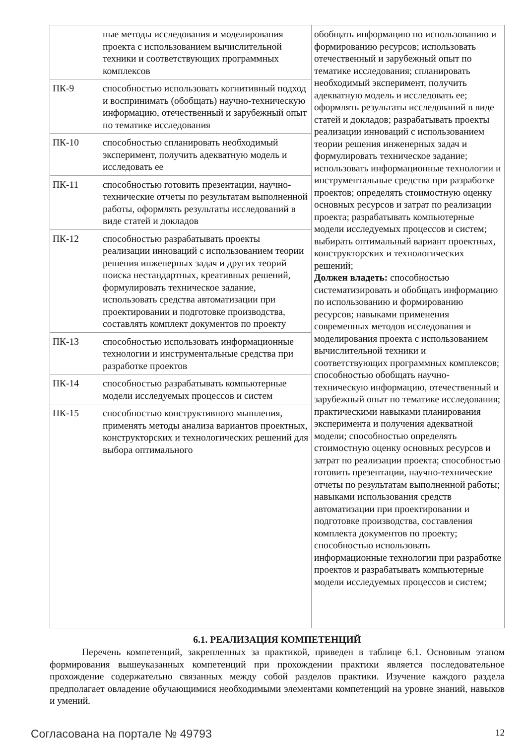| | ные методы исследования и моделирования проекта с использованием вычислительной техники и соответствующих программных комплексов | обобщать информацию по использованию и формированию ресурсов; использовать отечественный и зарубежный опыт по тематике исследования; спланировать необходимый эксперимент, получить адекватную модель и исследовать ее; оформлять результаты исследований в виде статей и докладов; разрабатывать проекты реализации инноваций с использованием теории решения инженерных задач и формулировать техническое задание; использовать информационные технологии и инструментальные средства при разработке проектов; определять стоимостную оценку основных ресурсов и затрат по реализации проекта; разрабатывать компьютерные модели исследуемых процессов и систем; выбирать оптимальный вариант проектных, конструкторских и технологических решений; Должен владеть: способностью систематизировать и обобщать информацию по использованию и формированию ресурсов; навыками применения современных методов исследования и моделирования проекта с использованием вычислительной техники и соответствующих программных комплексов; способностью обобщать научно-техническую информацию, отечественный и зарубежный опыт по тематике исследования; практическими навыками планирования эксперимента и получения адекватной модели; способностью определять стоимостную оценку основных ресурсов и затрат по реализации проекта; способностью готовить презентации, научно-технические отчеты по результатам выполненной работы; навыками использования средств автоматизации при проектировании и подготовке производства, составления комплекта документов по проекту; способностью использовать информационные технологии при разработке проектов и разрабатывать компьютерные модели исследуемых процессов и систем; |
| ПК-9 | способностью использовать когнитивный подход и воспринимать (обобщать) научно-техническую информацию, отечественный и зарубежный опыт по тематике исследования | |
| ПК-10 | способностью спланировать необходимый эксперимент, получить адекватную модель и исследовать ее | |
| ПК-11 | способностью готовить презентации, научно-технические отчеты по результатам выполненной работы, оформлять результаты исследований в виде статей и докладов | |
| ПК-12 | способностью разрабатывать проекты реализации инноваций с использованием теории решения инженерных задач и других теорий поиска нестандартных, креативных решений, формулировать техническое задание, использовать средства автоматизации при проектировании и подготовке производства, составлять комплект документов по проекту | |
| ПК-13 | способностью использовать информационные технологии и инструментальные средства при разработке проектов | |
| ПК-14 | способностью разрабатывать компьютерные модели исследуемых процессов и систем | |
| ПК-15 | способностью конструктивного мышления, применять методы анализа вариантов проектных, конструкторских и технологических решений для выбора оптимального | |
6.1. РЕАЛИЗАЦИЯ КОМПЕТЕНЦИЙ
Перечень компетенций, закрепленных за практикой, приведен в таблице 6.1. Основным этапом формирования вышеуказанных компетенций при прохождении практики является последовательное прохождение содержательно связанных между собой разделов практики. Изучение каждого раздела предполагает овладение обучающимися необходимыми элементами компетенций на уровне знаний, навыков и умений.
Согласована на портале № 49793 12